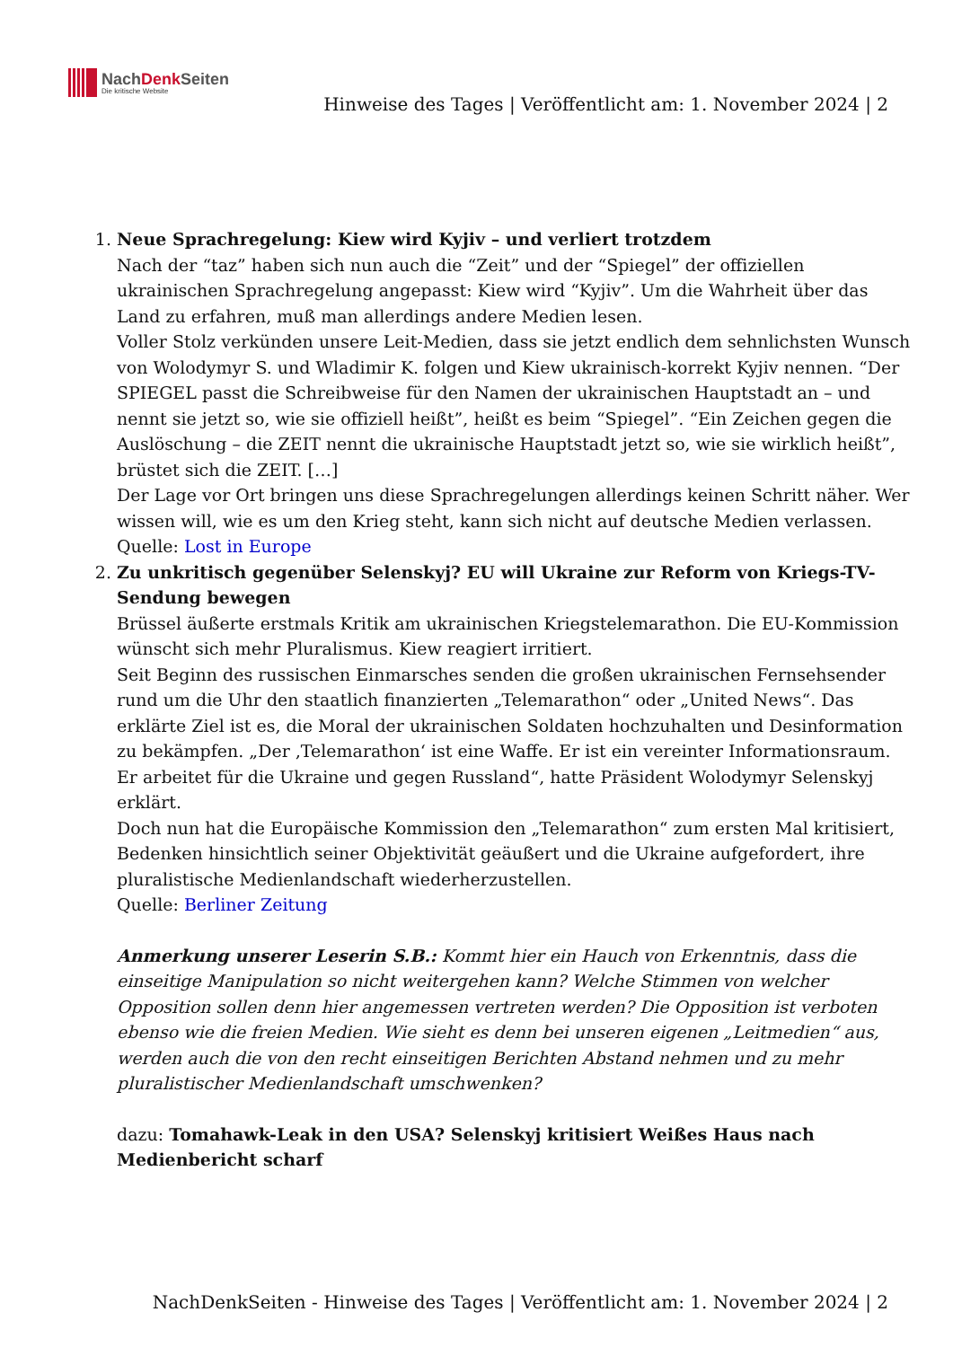NachDenk Seiten
Die kritische Website
Hinweise des Tages | Veröffentlicht am: 1. November 2024 | 2
1. Neue Sprachregelung: Kiew wird Kyjiv – und verliert trotzdem
Nach der “taz” haben sich nun auch die “Zeit” und der “Spiegel” der offiziellen ukrainischen Sprachregelung angepasst: Kiew wird “Kyjiv”. Um die Wahrheit über das Land zu erfahren, muß man allerdings andere Medien lesen.
Voller Stolz verkünden unsere Leit-Medien, dass sie jetzt endlich dem sehnlichsten Wunsch von Wolodymyr S. und Wladimir K. folgen und Kiew ukrainisch-korrekt Kyjiv nennen. “Der SPIEGEL passt die Schreibweise für den Namen der ukrainischen Hauptstadt an – und nennt sie jetzt so, wie sie offiziell heißt”, heißt es beim “Spiegel”. “Ein Zeichen gegen die Auslöschung – die ZEIT nennt die ukrainische Hauptstadt jetzt so, wie sie wirklich heißt”, brüstet sich die ZEIT. […]
Der Lage vor Ort bringen uns diese Sprachregelungen allerdings keinen Schritt näher. Wer wissen will, wie es um den Krieg steht, kann sich nicht auf deutsche Medien verlassen.
Quelle: Lost in Europe
2. Zu unkritisch gegenüber Selenskyj? EU will Ukraine zur Reform von Kriegs-TV-Sendung bewegen
Brüssel äußerte erstmals Kritik am ukrainischen Kriegstelemarathon. Die EU-Kommission wünscht sich mehr Pluralismus. Kiew reagiert irritiert.
Seit Beginn des russischen Einmarsches senden die großen ukrainischen Fernsehsender rund um die Uhr den staatlich finanzierten „Telemarathon“ oder „United News“. Das erklärte Ziel ist es, die Moral der ukrainischen Soldaten hochzuhalten und Desinformation zu bekämpfen. „Der ‚Telemarathon‘ ist eine Waffe. Er ist ein vereinter Informationsraum. Er arbeitet für die Ukraine und gegen Russland“, hatte Präsident Wolodymyr Selenskyj erklärt.
Doch nun hat die Europäische Kommission den „Telemarathon“ zum ersten Mal kritisiert, Bedenken hinsichtlich seiner Objektivität geäußert und die Ukraine aufgefordert, ihre pluralistische Medienlandschaft wiederherzustellen.
Quelle: Berliner Zeitung
Anmerkung unserer Leserin S.B.: Kommt hier ein Hauch von Erkenntnis, dass die einseitige Manipulation so nicht weitergehen kann? Welche Stimmen von welcher Opposition sollen denn hier angemessen vertreten werden? Die Opposition ist verboten ebenso wie die freien Medien. Wie sieht es denn bei unseren eigenen „Leitmedien“ aus, werden auch die von den recht einseitigen Berichten Abstand nehmen und zu mehr pluralistischer Medienlandschaft umschwenken?
dazu: Tomahawk-Leak in den USA? Selenskyj kritisiert Weißes Haus nach Medienbericht scharf
NachDenkSeiten - Hinweise des Tages | Veröffentlicht am: 1. November 2024 | 2